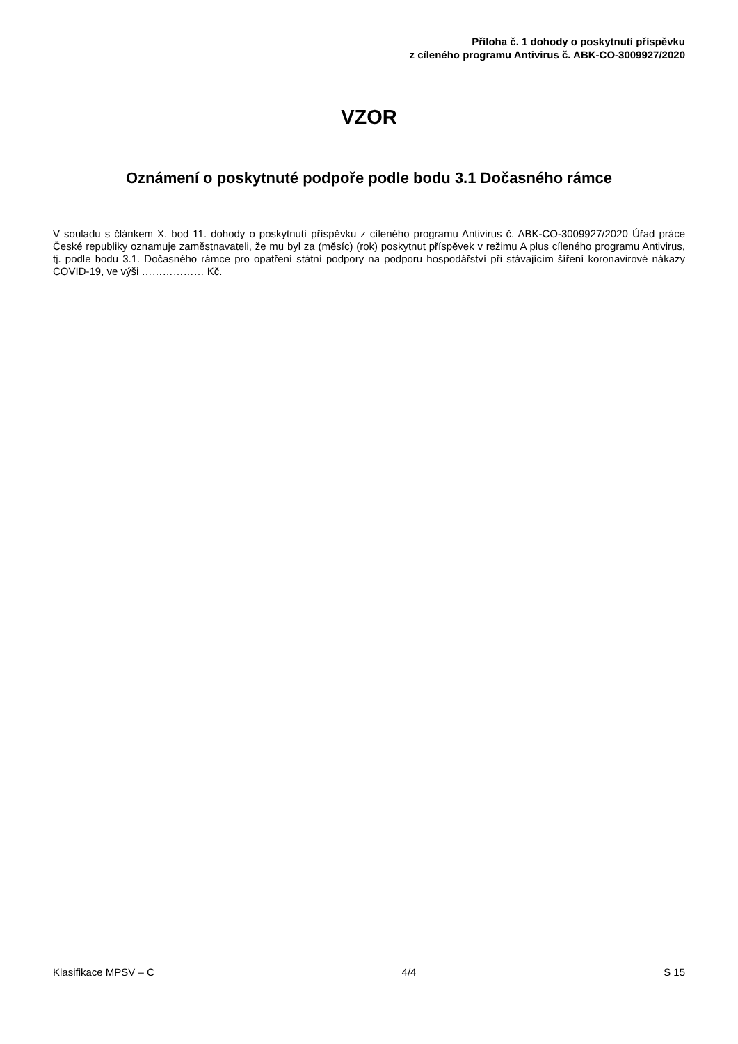Příloha č. 1 dohody o poskytnutí příspěvku
z cíleného programu Antivirus č. ABK-CO-3009927/2020
VZOR
Oznámení o poskytnuté podpoře podle bodu 3.1 Dočasného rámce
V souladu s článkem X. bod 11. dohody o poskytnutí příspěvku z cíleného programu Antivirus č. ABK-CO-3009927/2020 Úřad práce České republiky oznamuje zaměstnavateli, že mu byl za (měsíc) (rok) poskytnut příspěvek v režimu A plus cíleného programu Antivirus, tj. podle bodu 3.1. Dočasného rámce pro opatření státní podpory na podporu hospodářství při stávajícím šíření koronavirové nákazy COVID-19, ve výši ……………… Kč.
Klasifikace MPSV – C 4/4 S 15